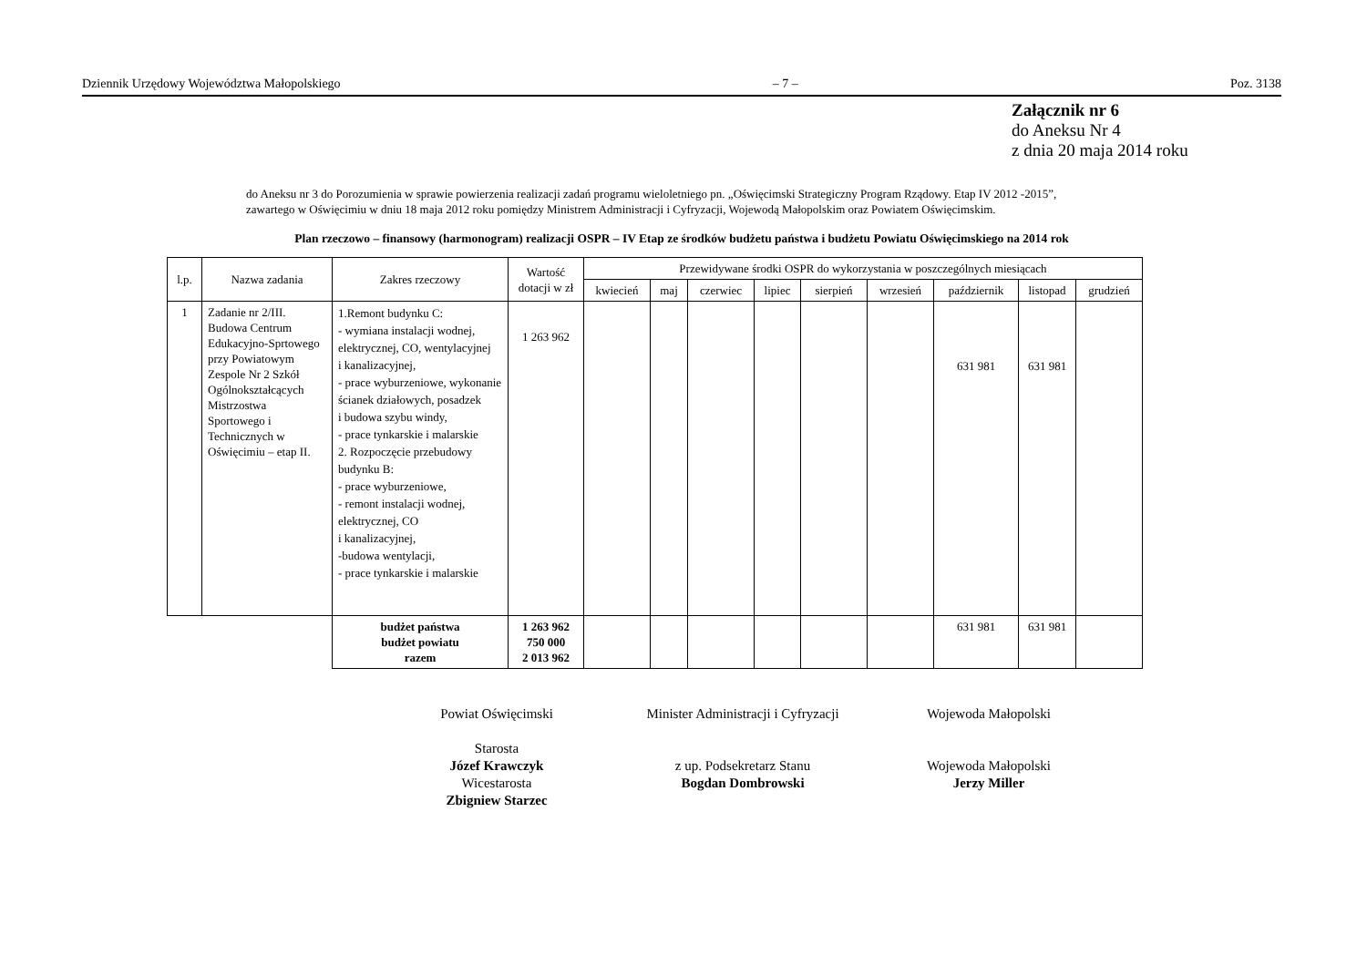Dziennik Urzędowy Województwa Małopolskiego – 7 – Poz. 3138
Załącznik nr 6
do Aneksu Nr 4
z dnia 20 maja 2014 roku
do Aneksu nr 3 do Porozumienia w sprawie powierzenia realizacji zadań programu wieloletniego pn. „Oświęcimski Strategiczny Program Rządowy. Etap IV 2012 -2015”,
zawartego w Oświęcimiu w dniu 18 maja 2012 roku pomiędzy Ministrem Administracji i Cyfryzacji, Wojewodą Małopolskim oraz Powiatem Oświęcimskim.
Plan rzeczowo – finansowy (harmonogram) realizacji OSPR – IV Etap ze środków budżetu państwa i budżetu Powiatu Oświęcimskiego na 2014 rok
| l.p. | Nazwa zadania | Zakres rzeczowy | Wartość dotacji w zł | Przewidywane środki OSPR do wykorzystania w poszczególnych miesiącach | | | | | | | | |
| --- | --- | --- | --- | --- | --- | --- | --- | --- | --- | --- | --- | --- |
| | | | | kwiecień | maj | czerwiec | lipiec | sierpień | wrzesień | październik | listopad | grudzień |
| 1 | Zadanie nr 2/III. Budowa Centrum Edukacyjno-Sprtowego przy Powiatowym Zespole Nr 2 Szkół Ogólnokształcących Mistrzostwa Sportowego i Technicznych w Oświęcimiu – etap II. | 1.Remont budynku C: - wymiana instalacji wodnej, elektrycznej, CO, wentylacyjnej i kanalizacyjnej, - prace wyburzeniowe, wykonanie ścianek działowych, posadzek i budowa szybu windy, - prace tynkarskie i malarskie 2. Rozpoczęcie przebudowy budynku B: - prace wyburzeniowe, - remont instalacji wodnej, elektrycznej, CO i kanalizacyjnej, -budowa wentylacji, - prace tynkarskie i malarskie | 1 263 962 | | | | | | | 631 981 | 631 981 | |
| | | budżet państwa budżet powiatu razem | 1 263 962 750 000 2 013 962 | | | | | | | 631 981 | 631 981 | |
Powiat Oświęcimski
Starosta
Józef Krawczyk
Wicestarosta
Zbigniew Starzec
Minister Administracji i Cyfryzacji
z up. Podsekretarz Stanu
Bogdan Dombrowski
Wojewoda Małopolski
Wojewoda Małopolski
Jerzy Miller